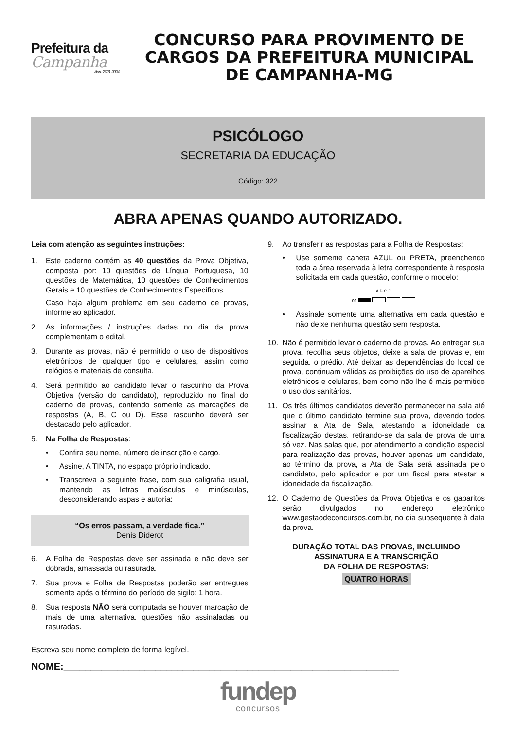Prefeitura da
Campanha
Adm 2021-2024
CONCURSO PARA PROVIMENTO DE CARGOS DA PREFEITURA MUNICIPAL DE CAMPANHA-MG
PSICÓLOGO
SECRETARIA DA EDUCAÇÃO
Código: 322
ABRA APENAS QUANDO AUTORIZADO.
Leia com atenção as seguintes instruções:
1. Este caderno contém as 40 questões da Prova Objetiva, composta por: 10 questões de Língua Portuguesa, 10 questões de Matemática, 10 questões de Conhecimentos Gerais e 10 questões de Conhecimentos Específicos.
Caso haja algum problema em seu caderno de provas, informe ao aplicador.
2. As informações / instruções dadas no dia da prova complementam o edital.
3. Durante as provas, não é permitido o uso de dispositivos eletrônicos de qualquer tipo e celulares, assim como relógios e materiais de consulta.
4. Será permitido ao candidato levar o rascunho da Prova Objetiva (versão do candidato), reproduzido no final do caderno de provas, contendo somente as marcações de respostas (A, B, C ou D). Esse rascunho deverá ser destacado pelo aplicador.
5. Na Folha de Respostas:
• Confira seu nome, número de inscrição e cargo.
• Assine, A TINTA, no espaço próprio indicado.
• Transcreva a seguinte frase, com sua caligrafia usual, mantendo as letras maiúsculas e minúsculas, desconsiderando aspas e autoria:
“Os erros passam, a verdade fica.”
Denis Diderot
6. A Folha de Respostas deve ser assinada e não deve ser dobrada, amassada ou rasurada.
7. Sua prova e Folha de Respostas poderão ser entregues somente após o término do período de sigilo: 1 hora.
8. Sua resposta NÃO será computada se houver marcação de mais de uma alternativa, questões não assinaladas ou rasuradas.
9. Ao transferir as respostas para a Folha de Respostas:
• Use somente caneta AZUL ou PRETA, preenchendo toda a área reservada à letra correspondente à resposta solicitada em cada questão, conforme o modelo:
A B C D
01
• Assinale somente uma alternativa em cada questão e não deixe nenhuma questão sem resposta.
10. Não é permitido levar o caderno de provas. Ao entregar sua prova, recolha seus objetos, deixe a sala de provas e, em seguida, o prédio. Até deixar as dependências do local de prova, continuam válidas as proibições do uso de aparelhos eletrônicos e celulares, bem como não lhe é mais permitido o uso dos sanitários.
11. Os três últimos candidatos deverão permanecer na sala até que o último candidato termine sua prova, devendo todos assinar a Ata de Sala, atestando a idoneidade da fiscalização destas, retirando-se da sala de prova de uma só vez. Nas salas que, por atendimento a condição especial para realização das provas, houver apenas um candidato, ao término da prova, a Ata de Sala será assinada pelo candidato, pelo aplicador e por um fiscal para atestar a idoneidade da fiscalização.
12. O Caderno de Questões da Prova Objetiva e os gabaritos serão divulgados no endereço eletrônico www.gestaodeconcursos.com.br, no dia subsequente à data da prova.
DURAÇÃO TOTAL DAS PROVAS, INCLUINDO ASSINATURA E A TRANSCRIÇÃO
DA FOLHA DE RESPOSTAS:
QUATRO HORAS
Escreva seu nome completo de forma legível.
NOME:______________________________________________________________
fundep
concursos